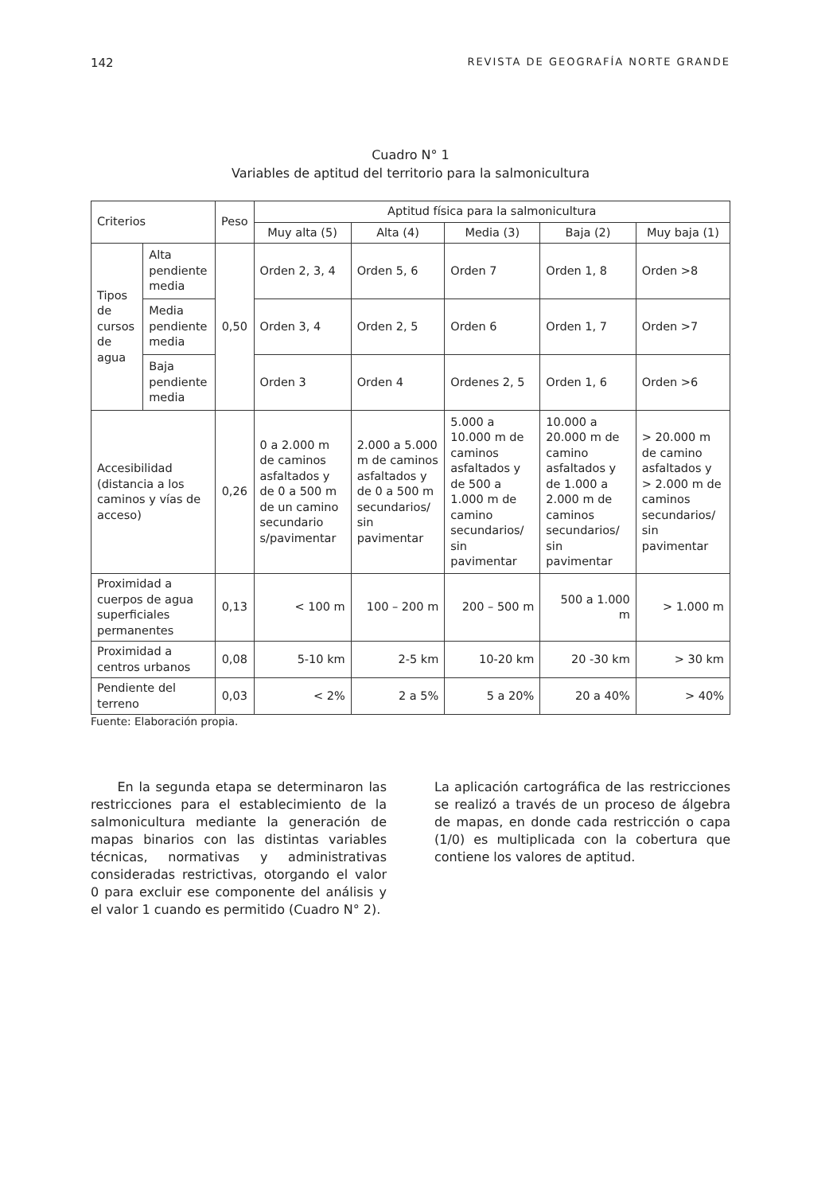142 REVISTA DE GEOGRAFÍA NORTE GRANDE
Cuadro N° 1
Variables de aptitud del territorio para la salmonicultura
| Criterios | | Peso | Aptitud física para la salmonicultura | | | | |
| --- | --- | --- | --- | --- | --- | --- | --- |
| | | | Muy alta (5) | Alta (4) | Media (3) | Baja (2) | Muy baja (1) |
| Tipos de cursos de agua | Alta pendiente media | 0,50 | Orden 2, 3, 4 | Orden 5, 6 | Orden 7 | Orden 1, 8 | Orden >8 |
| | Media pendiente media | | Orden 3, 4 | Orden 2, 5 | Orden 6 | Orden 1, 7 | Orden >7 |
| | Baja pendiente media | | Orden 3 | Orden 4 | Ordenes 2, 5 | Orden 1, 6 | Orden >6 |
| Accesibilidad (distancia a los caminos y vías de acceso) | | 0,26 | 0 a 2.000 m de caminos asfaltados y de 0 a 500 m de un camino secundario s/pavimentar | 2.000 a 5.000 m de caminos asfaltados y de 0 a 500 m secundarios/ sin pavimentar | 5.000 a 10.000 m de caminos asfaltados y de 500 a 1.000 m de camino secundarios/ sin pavimentar | 10.000 a 20.000 m de camino asfaltados y de 1.000 a 2.000 m de caminos secundarios/ sin pavimentar | > 20.000 m de camino asfaltados y > 2.000 m de caminos secundarios/ sin pavimentar |
| Proximidad a cuerpos de agua superficiales permanentes | | 0,13 | < 100 m | 100 – 200 m | 200 – 500 m | 500 a 1.000 m | > 1.000 m |
| Proximidad a centros urbanos | | 0,08 | 5-10 km | 2-5 km | 10-20 km | 20 -30 km | > 30 km |
| Pendiente del terreno | | 0,03 | < 2% | 2 a 5% | 5 a 20% | 20 a 40% | > 40% |
Fuente: Elaboración propia.
En la segunda etapa se determinaron las restricciones para el establecimiento de la salmonicultura mediante la generación de mapas binarios con las distintas variables técnicas, normativas y administrativas consideradas restrictivas, otorgando el valor 0 para excluir ese componente del análisis y el valor 1 cuando es permitido (Cuadro N° 2).
La aplicación cartográfica de las restricciones se realizó a través de un proceso de álgebra de mapas, en donde cada restricción o capa (1/0) es multiplicada con la cobertura que contiene los valores de aptitud.